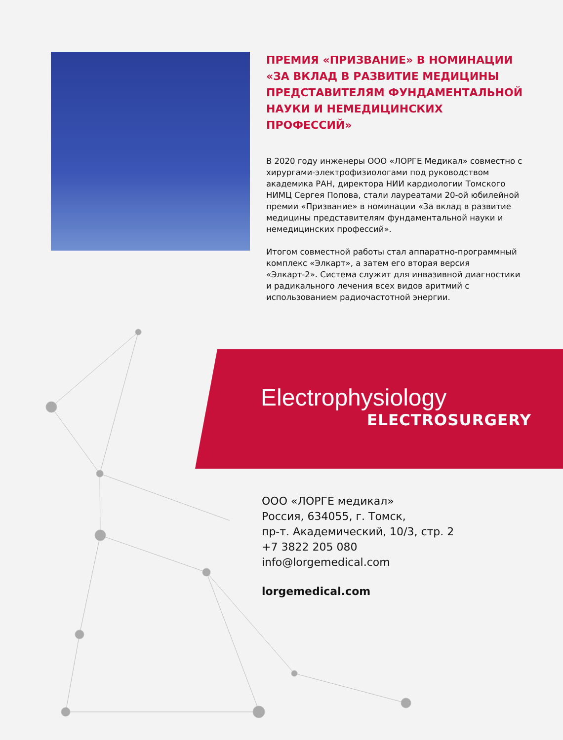ПРЕМИЯ «ПРИЗВАНИЕ» В НОМИНАЦИИ «ЗА ВКЛАД В РАЗВИТИЕ МЕДИЦИНЫ ПРЕДСТАВИТЕЛЯМ ФУНДАМЕНТАЛЬНОЙ НАУКИ И НЕМЕДИЦИНСКИХ ПРОФЕССИЙ»
В 2020 году инженеры ООО «ЛОРГЕ Медикал» совместно с хирургами-электрофизиологами под руководством академика РАН, директора НИИ кардиологии Томского НИМЦ Сергея Попова, стали лауреатами 20-ой юбилейной премии «Призвание» в номинации «За вклад в развитие медицины представителям фундаментальной науки и немедицинских профессий».
Итогом совместной работы стал аппаратно-программный комплекс «Элкарт», а затем его вторая версия «Элкарт-2». Система служит для инвазивной диагностики и радикального лечения всех видов аритмий с использованием радиочастотной энергии.
Electrophysiology
ELECTROSURGERY
ООО «ЛОРГЕ медикал»
Россия, 634055, г. Томск,
пр-т. Академический, 10/3, стр. 2
+7 3822 205 080
info@lorgemedical.com
lorgemedical.com